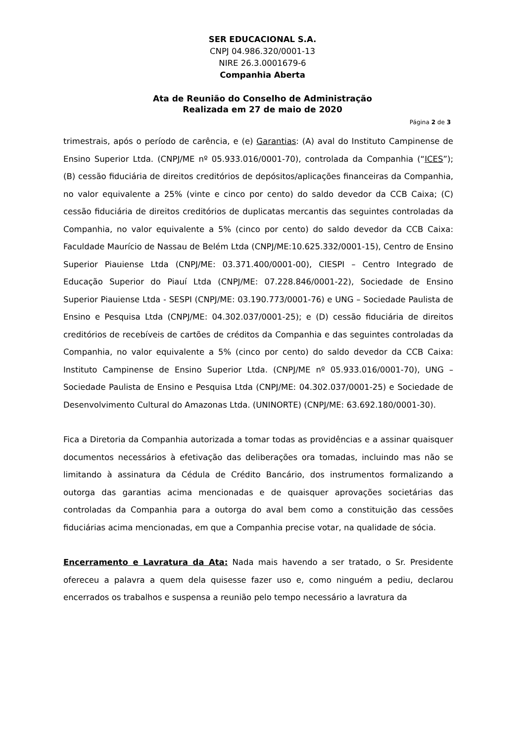SER EDUCACIONAL S.A.
CNPJ 04.986.320/0001-13
NIRE 26.3.0001679-6
Companhia Aberta
Ata de Reunião do Conselho de Administração
Realizada em 27 de maio de 2020
Página 2 de 3
trimestrais, após o período de carência, e (e) Garantias: (A) aval do Instituto Campinense de Ensino Superior Ltda. (CNPJ/ME nº 05.933.016/0001-70), controlada da Companhia (“ICES”); (B) cessão fiduciária de direitos creditórios de depósitos/aplicações financeiras da Companhia, no valor equivalente a 25% (vinte e cinco por cento) do saldo devedor da CCB Caixa; (C) cessão fiduciária de direitos creditórios de duplicatas mercantis das seguintes controladas da Companhia, no valor equivalente a 5% (cinco por cento) do saldo devedor da CCB Caixa: Faculdade Maurício de Nassau de Belém Ltda (CNPJ/ME:10.625.332/0001-15), Centro de Ensino Superior Piauiense Ltda (CNPJ/ME: 03.371.400/0001-00), CIESPI – Centro Integrado de Educação Superior do Piauí Ltda (CNPJ/ME: 07.228.846/0001-22), Sociedade de Ensino Superior Piauiense Ltda - SESPI (CNPJ/ME: 03.190.773/0001-76) e UNG – Sociedade Paulista de Ensino e Pesquisa Ltda (CNPJ/ME: 04.302.037/0001-25); e (D) cessão fiduciária de direitos creditórios de recebíveis de cartões de créditos da Companhia e das seguintes controladas da Companhia, no valor equivalente a 5% (cinco por cento) do saldo devedor da CCB Caixa: Instituto Campinense de Ensino Superior Ltda. (CNPJ/ME nº 05.933.016/0001-70), UNG – Sociedade Paulista de Ensino e Pesquisa Ltda (CNPJ/ME: 04.302.037/0001-25) e Sociedade de Desenvolvimento Cultural do Amazonas Ltda. (UNINORTE) (CNPJ/ME: 63.692.180/0001-30).
Fica a Diretoria da Companhia autorizada a tomar todas as providências e a assinar quaisquer documentos necessários à efetivação das deliberações ora tomadas, incluindo mas não se limitando à assinatura da Cédula de Crédito Bancário, dos instrumentos formalizando a outorga das garantias acima mencionadas e de quaisquer aprovações societárias das controladas da Companhia para a outorga do aval bem como a constituição das cessões fiduciárias acima mencionadas, em que a Companhia precise votar, na qualidade de sócia.
Encerramento e Lavratura da Ata: Nada mais havendo a ser tratado, o Sr. Presidente ofereceu a palavra a quem dela quisesse fazer uso e, como ninguém a pediu, declarou encerrados os trabalhos e suspensa a reunião pelo tempo necessário a lavratura da